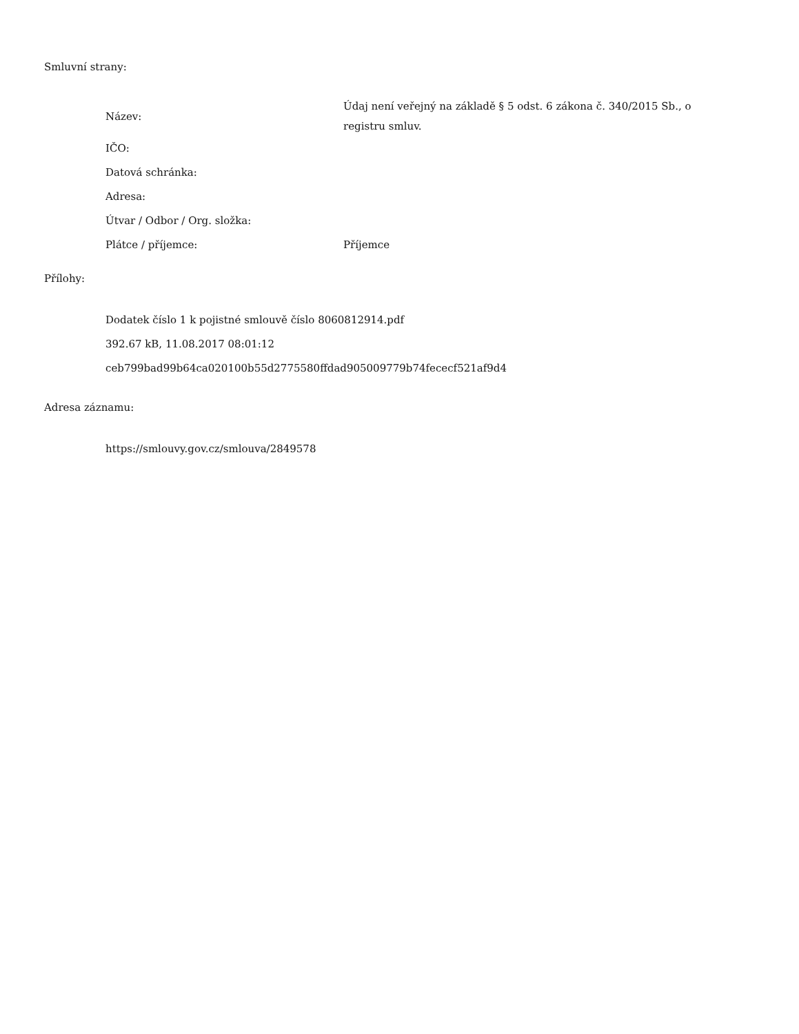Smluvní strany:
| Název: | Údaj není veřejný na základě § 5 odst. 6 zákona č. 340/2015 Sb., o registru smluv. |
| IČO: | |
| Datová schránka: | |
| Adresa: | |
| Útvar / Odbor / Org. složka: | |
| Plátce / příjemce: | Příjemce |
Přílohy:
Dodatek číslo 1 k pojistné smlouvě číslo 8060812914.pdf
392.67 kB, 11.08.2017 08:01:12
ceb799bad99b64ca020100b55d2775580ffdad905009779b74fececf521af9d4
Adresa záznamu:
https://smlouvy.gov.cz/smlouva/2849578